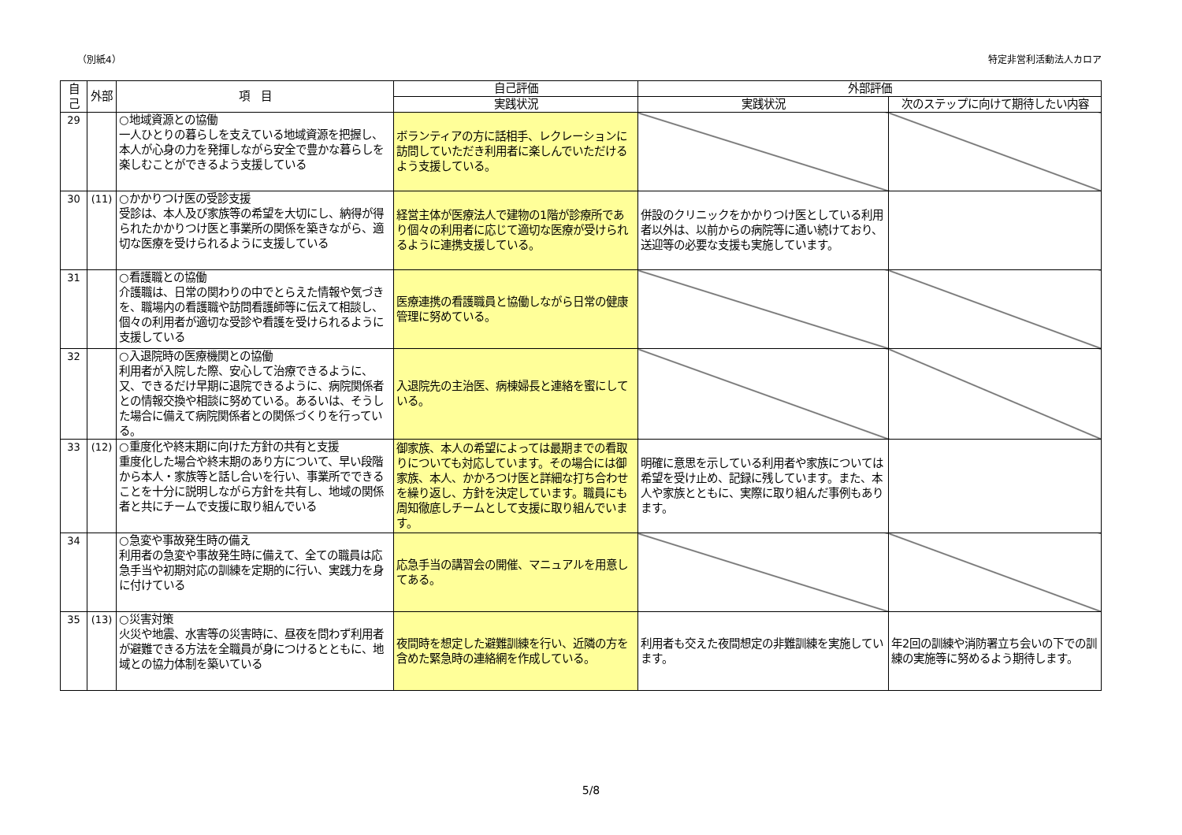（別紙4） 特定非営利活動法人カロア
| 自己 | 外部 | 項 目 | 自己評価 | 外部評価 | |
| --- | --- | --- | --- | --- | --- |
| | | | 実践状況 | 実践状況 | 次のステップに向けて期待したい内容 |
| 29 | | ○地域資源との協働 一人ひとりの暮らしを支えている地域資源を把握し、本人が心身の力を発揮しながら安全で豊かな暮らしを楽しむことができるよう支援している | ボランティアの方に話相手、レクレーションに訪問していただき利用者に楽しんでいただけるよう支援している。 | | |
| 30 | (11) | ○かかりつけ医の受診支援 受診は、本人及び家族等の希望を大切にし、納得が得られたかかりつけ医と事業所の関係を築きながら、適切な医療を受けられるように支援している | 経営主体が医療法人で建物の1階が診療所であり個々の利用者に応じて適切な医療が受けられるように連携支援している。 | 併設のクリニックをかかりつけ医としている利用者以外は、以前からの病院等に通い続けており、送迎等の必要な支援も実施しています。 | |
| 31 | | ○看護職との協働 介護職は、日常の関わりの中でとらえた情報や気づきを、職場内の看護職や訪問看護師等に伝えて相談し、個々の利用者が適切な受診や看護を受けられるように支援している | 医療連携の看護職員と協働しながら日常の健康管理に努めている。 | | |
| 32 | | ○入退院時の医療機関との協働 利用者が入院した際、安心して治療できるように、又、できるだけ早期に退院できるように、病院関係者との情報交換や相談に努めている。あるいは、そうした場合に備えて病院関係者との関係づくりを行っている。 | 入退院先の主治医、病棟婦長と連絡を蜜にしている。 | | |
| 33 | (12) | ○重度化や終末期に向けた方針の共有と支援 重度化した場合や終末期のあり方について、早い段階から本人・家族等と話し合いを行い、事業所でできることを十分に説明しながら方針を共有し、地域の関係者と共にチームで支援に取り組んでいる | 御家族、本人の希望によっては最期までの看取りについても対応しています。その場合には御家族、本人、かかろつけ医と詳細な打ち合わせを繰り返し、方針を決定しています。職員にも周知徹底しチームとして支援に取り組んでいます。 | 明確に意思を示している利用者や家族については希望を受け止め、記録に残しています。また、本人や家族とともに、実際に取り組んだ事例もあります。 | |
| 34 | | ○急変や事故発生時の備え 利用者の急変や事故発生時に備えて、全ての職員は応急手当や初期対応の訓練を定期的に行い、実践力を身に付けている | 応急手当の講習会の開催、マニュアルを用意してある。 | | |
| 35 | (13) | ○災害対策 火災や地震、水害等の災害時に、昼夜を問わず利用者が避難できる方法を全職員が身につけるとともに、地域との協力体制を築いている | 夜間時を想定した避難訓練を行い、近隣の方を含めた緊急時の連絡網を作成している。 | 利用者も交えた夜間想定の非難訓練を実施しています。 | 年2回の訓練や消防署立ち会いの下での訓練の実施等に努めるよう期待します。 |
5/8